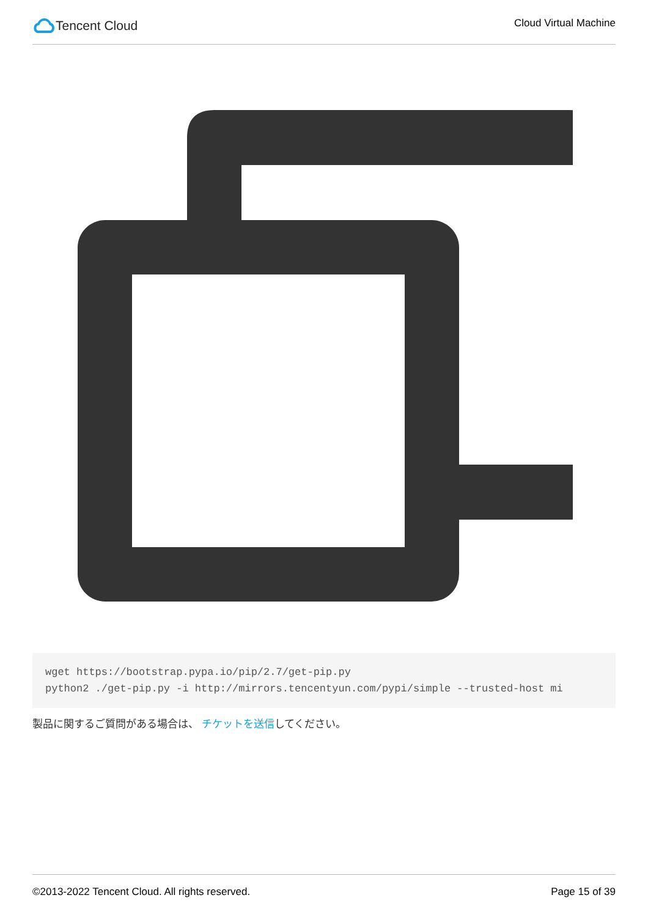Tencent Cloud
Cloud Virtual Machine
wget https://bootstrap.pypa.io/pip/2.7/get-pip.py python2 ./get-pip.py -i http://mirrors.tencentyun.com/pypi/simple --trusted-host mi
製品に関するご質問がある場合は、 チケットを送信してください。
©2013-2022 Tencent Cloud. All rights reserved.
Page 15 of 39